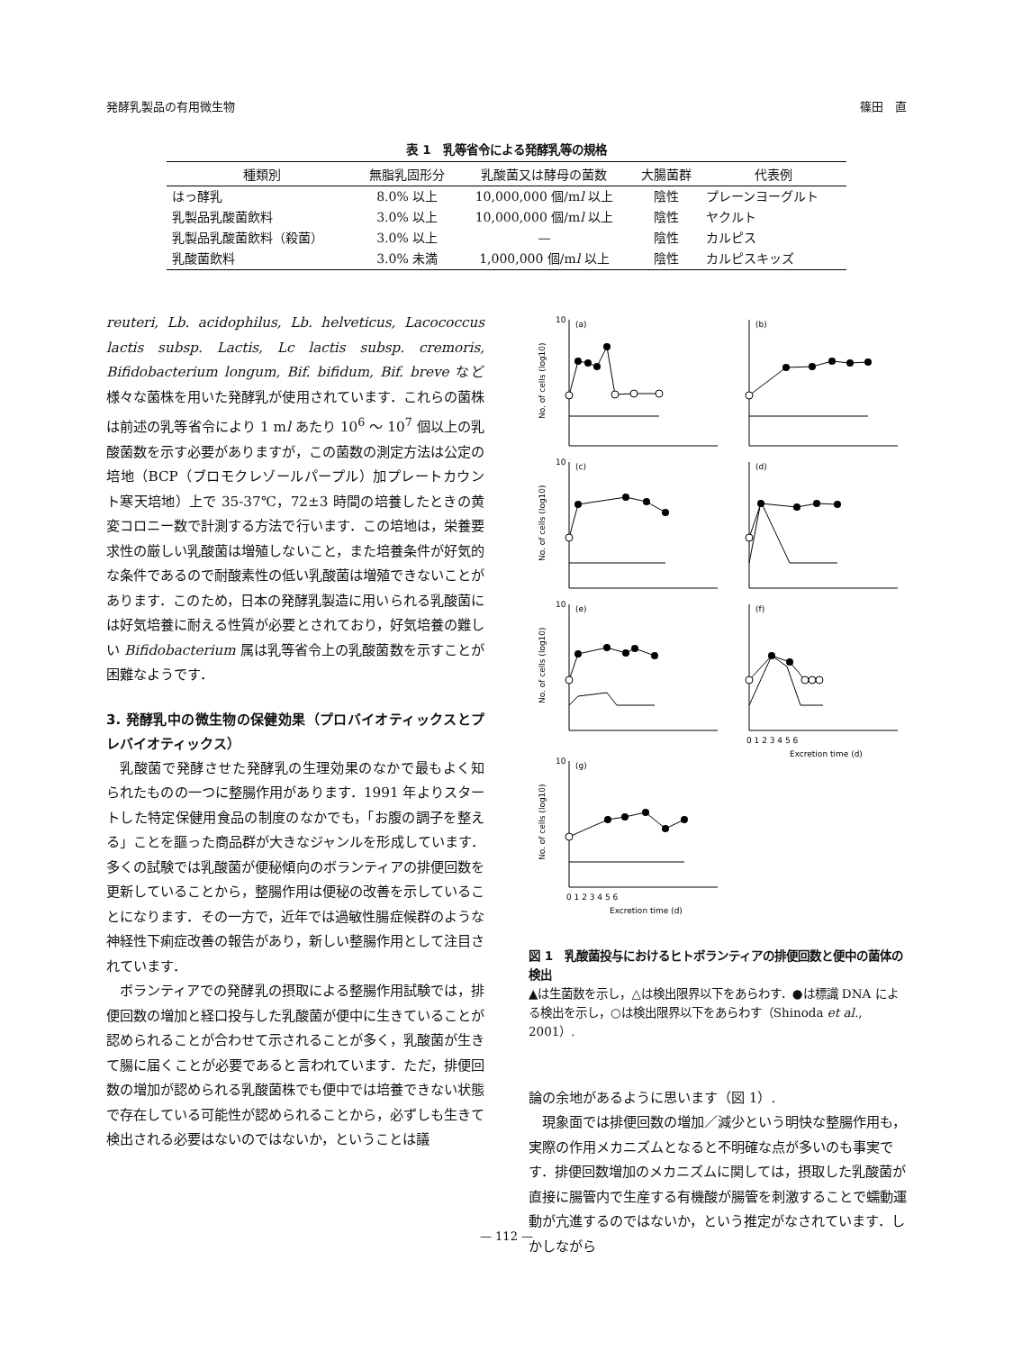発酵乳製品の有用微生物 篠田　直
表 1　乳等省令による発酵乳等の規格
| 種類別 | 無脂乳固形分 | 乳酸菌又は酵母の菌数 | 大腸菌群 | 代表例 |
| --- | --- | --- | --- | --- |
| はっ酵乳 | 8.0% 以上 | 10,000,000 個/m l 以上 | 陰性 | プレーンヨーグルト |
| 乳製品乳酸菌飲料 | 3.0% 以上 | 10,000,000 個/m l 以上 | 陰性 | ヤクルト |
| 乳製品乳酸菌飲料（殺菌） | 3.0% 以上 | — | 陰性 | カルピス |
| 乳酸菌飲料 | 3.0% 未満 | 1,000,000 個/m l 以上 | 陰性 | カルピスキッズ |
reuteri, Lb. acidophilus, Lb. helveticus, Lacococcus lactis subsp. Lactis, Lc lactis subsp. cremoris, Bifidobacterium longum, Bif. bifidum, Bif. breve など様々な菌株を用いた発酵乳が使用されています．これらの菌株は前述の乳等省令により 1 ml あたり 10<sup>6</sup> ～ 10<sup>7</sup> 個以上の乳酸菌数を示す必要がありますが，この菌数の測定方法は公定の培地（BCP（ブロモクレゾールパープル）加プレートカウント寒天培地）上で 35-37℃，72±3 時間の培養したときの黄変コロニー数で計測する方法で行います．この培地は，栄養要求性の厳しい乳酸菌は増殖しないこと，また培養条件が好気的な条件であるので耐酸素性の低い乳酸菌は増殖できないことがあります．このため，日本の発酵乳製造に用いられる乳酸菌には好気培養に耐える性質が必要とされており，好気培養の難しい Bifidobacterium 属は乳等省令上の乳酸菌数を示すことが困難なようです．
3. 発酵乳中の微生物の保健効果（プロバイオティックスとプレバイオティックス）
乳酸菌で発酵させた発酵乳の生理効果のなかで最もよく知られたものの一つに整腸作用があります．1991 年よりスタートした特定保健用食品の制度のなかでも，「お腹の調子を整える」ことを謳った商品群が大きなジャンルを形成しています．多くの試験では乳酸菌が便秘傾向のボランティアの排便回数を更新していることから，整腸作用は便秘の改善を示していることになります．その一方で，近年では過敏性腸症候群のような神経性下痢症改善の報告があり，新しい整腸作用として注目されています．
ボランティアでの発酵乳の摂取による整腸作用試験では，排便回数の増加と経口投与した乳酸菌が便中に生きていることが認められることが合わせて示されることが多く，乳酸菌が生きて腸に届くことが必要であると言われています．ただ，排便回数の増加が認められる乳酸菌株でも便中では培養できない状態で存在している可能性が認められることから，必ずしも生きて検出される必要はないのではないか，ということは議
10
(a)
(b)
10
(c)
(d)
10
(e)
(f)
10
(g)
No. of cells (log10)
No. of cells (log10)
No. of cells (log10)
No. of cells (log10)
0 1 2 3 4 5 6
Excretion time (d)
0 1 2 3 4 5 6
Excretion time (d)
図 1　乳酸菌投与におけるヒトボランティアの排便回数と便中の菌体の検出
▲は生菌数を示し，△は検出限界以下をあらわす．●は標識 DNA による検出を示し，○は検出限界以下をあらわす（Shinoda et al., 2001）.
論の余地があるように思います（図 1）.
現象面では排便回数の増加／減少という明快な整腸作用も，実際の作用メカニズムとなると不明確な点が多いのも事実です．排便回数増加のメカニズムに関しては，摂取した乳酸菌が直接に腸管内で生産する有機酸が腸管を刺激することで蠕動運動が亢進するのではないか，という推定がなされています．しかしながら
— 112 —